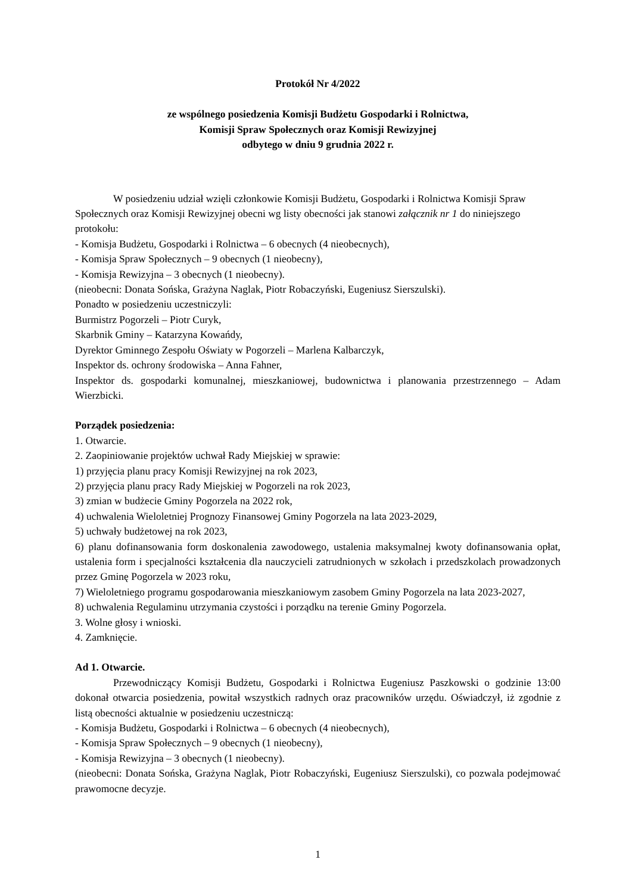Protokół Nr 4/2022
ze wspólnego posiedzenia Komisji Budżetu Gospodarki i Rolnictwa,
Komisji Spraw Społecznych oraz Komisji Rewizyjnej
odbytego w dniu 9 grudnia 2022 r.
W posiedzeniu udział wzięli członkowie Komisji Budżetu, Gospodarki i Rolnictwa Komisji Spraw Społecznych oraz Komisji Rewizyjnej obecni wg listy obecności jak stanowi załącznik nr 1 do niniejszego protokołu:
- Komisja Budżetu, Gospodarki i Rolnictwa – 6 obecnych (4 nieobecnych),
- Komisja Spraw Społecznych – 9 obecnych (1 nieobecny),
- Komisja Rewizyjna – 3 obecnych (1 nieobecny).
(nieobecni: Donata Sońska, Grażyna Naglak, Piotr Robaczyński, Eugeniusz Sierszulski).
Ponadto w posiedzeniu uczestniczyli:
Burmistrz Pogorzeli – Piotr Curyk,
Skarbnik Gminy – Katarzyna Kowańdy,
Dyrektor Gminnego Zespołu Oświaty w Pogorzeli – Marlena Kalbarczyk,
Inspektor ds. ochrony środowiska – Anna Fahner,
Inspektor ds. gospodarki komunalnej, mieszkaniowej, budownictwa i planowania przestrzennego – Adam Wierzbicki.
Porządek posiedzenia:
1. Otwarcie.
2. Zaopiniowanie projektów uchwał Rady Miejskiej w sprawie:
1) przyjęcia planu pracy Komisji Rewizyjnej na rok 2023,
2) przyjęcia planu pracy Rady Miejskiej w Pogorzeli na rok 2023,
3) zmian w budżecie Gminy Pogorzela na 2022 rok,
4) uchwalenia Wieloletniej Prognozy Finansowej Gminy Pogorzela na lata 2023-2029,
5) uchwały budżetowej na rok 2023,
6) planu dofinansowania form doskonalenia zawodowego, ustalenia maksymalnej kwoty dofinansowania opłat, ustalenia form i specjalności kształcenia dla nauczycieli zatrudnionych w szkołach i przedszkolach prowadzonych przez Gminę Pogorzela w 2023 roku,
7) Wieloletniego programu gospodarowania mieszkaniowym zasobem Gminy Pogorzela na lata 2023-2027,
8) uchwalenia Regulaminu utrzymania czystości i porządku na terenie Gminy Pogorzela.
3. Wolne głosy i wnioski.
4. Zamknięcie.
Ad 1. Otwarcie.
Przewodniczący Komisji Budżetu, Gospodarki i Rolnictwa Eugeniusz Paszkowski o godzinie 13:00 dokonał otwarcia posiedzenia, powitał wszystkich radnych oraz pracowników urzędu. Oświadczył, iż zgodnie z listą obecności aktualnie w posiedzeniu uczestniczą:
- Komisja Budżetu, Gospodarki i Rolnictwa – 6 obecnych (4 nieobecnych),
- Komisja Spraw Społecznych – 9 obecnych (1 nieobecny),
- Komisja Rewizyjna – 3 obecnych (1 nieobecny).
(nieobecni: Donata Sońska, Grażyna Naglak, Piotr Robaczyński, Eugeniusz Sierszulski), co pozwala podejmować prawomocne decyzje.
1